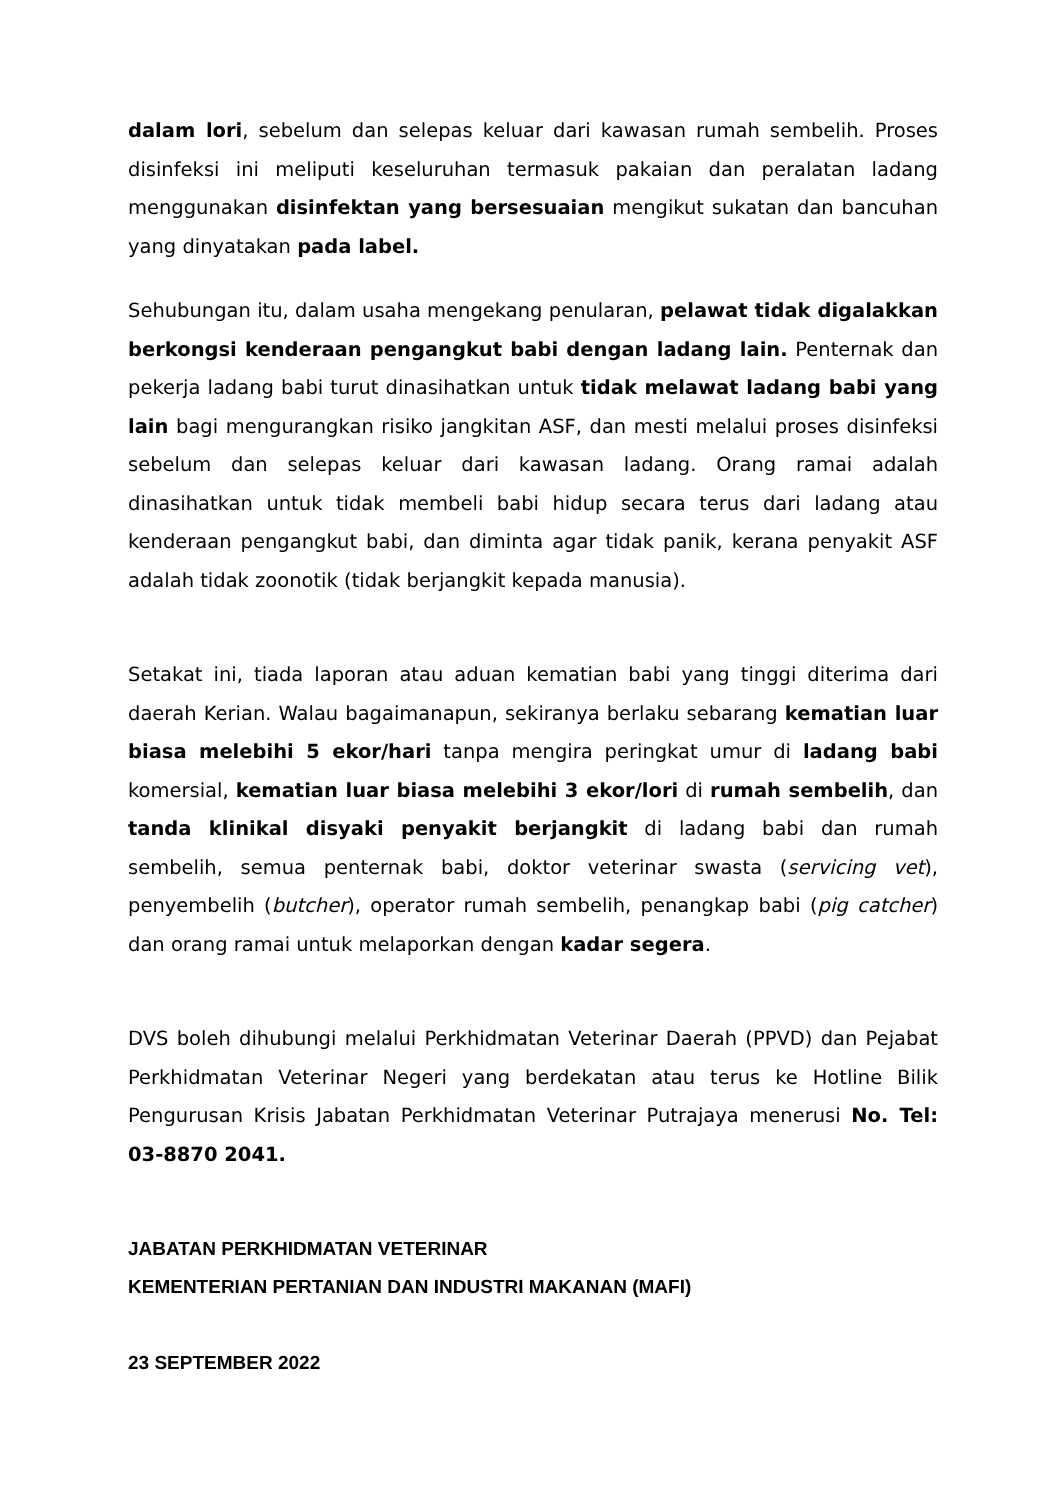dalam lori, sebelum dan selepas keluar dari kawasan rumah sembelih. Proses disinfeksi ini meliputi keseluruhan termasuk pakaian dan peralatan ladang menggunakan disinfektan yang bersesuaian mengikut sukatan dan bancuhan yang dinyatakan pada label.
Sehubungan itu, dalam usaha mengekang penularan, pelawat tidak digalakkan berkongsi kenderaan pengangkut babi dengan ladang lain. Penternak dan pekerja ladang babi turut dinasihatkan untuk tidak melawat ladang babi yang lain bagi mengurangkan risiko jangkitan ASF, dan mesti melalui proses disinfeksi sebelum dan selepas keluar dari kawasan ladang. Orang ramai adalah dinasihatkan untuk tidak membeli babi hidup secara terus dari ladang atau kenderaan pengangkut babi, dan diminta agar tidak panik, kerana penyakit ASF adalah tidak zoonotik (tidak berjangkit kepada manusia).
Setakat ini, tiada laporan atau aduan kematian babi yang tinggi diterima dari daerah Kerian. Walau bagaimanapun, sekiranya berlaku sebarang kematian luar biasa melebihi 5 ekor/hari tanpa mengira peringkat umur di ladang babi komersial, kematian luar biasa melebihi 3 ekor/lori di rumah sembelih, dan tanda klinikal disyaki penyakit berjangkit di ladang babi dan rumah sembelih, semua penternak babi, doktor veterinar swasta (servicing vet), penyembelih (butcher), operator rumah sembelih, penangkap babi (pig catcher) dan orang ramai untuk melaporkan dengan kadar segera.
DVS boleh dihubungi melalui Perkhidmatan Veterinar Daerah (PPVD) dan Pejabat Perkhidmatan Veterinar Negeri yang berdekatan atau terus ke Hotline Bilik Pengurusan Krisis Jabatan Perkhidmatan Veterinar Putrajaya menerusi No. Tel: 03-8870 2041.
JABATAN PERKHIDMATAN VETERINAR
KEMENTERIAN PERTANIAN DAN INDUSTRI MAKANAN (MAFI)
23 SEPTEMBER 2022